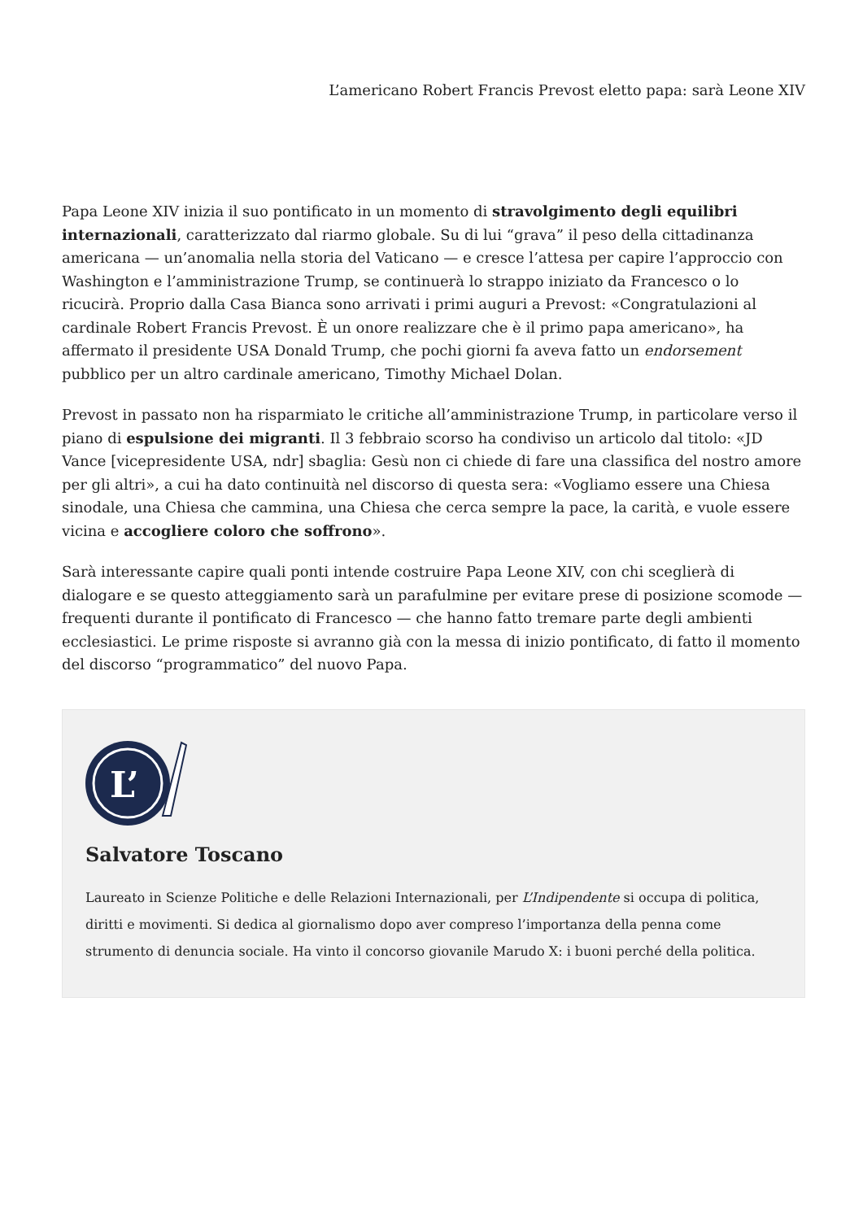L’americano Robert Francis Prevost eletto papa: sarà Leone XIV
Papa Leone XIV inizia il suo pontificato in un momento di stravolgimento degli equilibri internazionali, caratterizzato dal riarmo globale. Su di lui “grava” il peso della cittadinanza americana — un’anomalia nella storia del Vaticano — e cresce l’attesa per capire l’approccio con Washington e l’amministrazione Trump, se continuerà lo strappo iniziato da Francesco o lo ricucirà. Proprio dalla Casa Bianca sono arrivati i primi auguri a Prevost: «Congratulazioni al cardinale Robert Francis Prevost. È un onore realizzare che è il primo papa americano», ha affermato il presidente USA Donald Trump, che pochi giorni fa aveva fatto un endorsement pubblico per un altro cardinale americano, Timothy Michael Dolan.
Prevost in passato non ha risparmiato le critiche all’amministrazione Trump, in particolare verso il piano di espulsione dei migranti. Il 3 febbraio scorso ha condiviso un articolo dal titolo: «JD Vance [vicepresidente USA, ndr] sbaglia: Gesù non ci chiede di fare una classifica del nostro amore per gli altri», a cui ha dato continuità nel discorso di questa sera: «Vogliamo essere una Chiesa sinodale, una Chiesa che cammina, una Chiesa che cerca sempre la pace, la carità, e vuole essere vicina e accogliere coloro che soffrono».
Sarà interessante capire quali ponti intende costruire Papa Leone XIV, con chi sceglierà di dialogare e se questo atteggiamento sarà un parafulmine per evitare prese di posizione scomode — frequenti durante il pontificato di Francesco — che hanno fatto tremare parte degli ambienti ecclesiastici. Le prime risposte si avranno già con la messa di inizio pontificato, di fatto il momento del discorso “programmatico” del nuovo Papa.
L’
Salvatore Toscano
Laureato in Scienze Politiche e delle Relazioni Internazionali, per L’Indipendente si occupa di politica, diritti e movimenti. Si dedica al giornalismo dopo aver compreso l’importanza della penna come strumento di denuncia sociale. Ha vinto il concorso giovanile Marudo X: i buoni perché della politica.